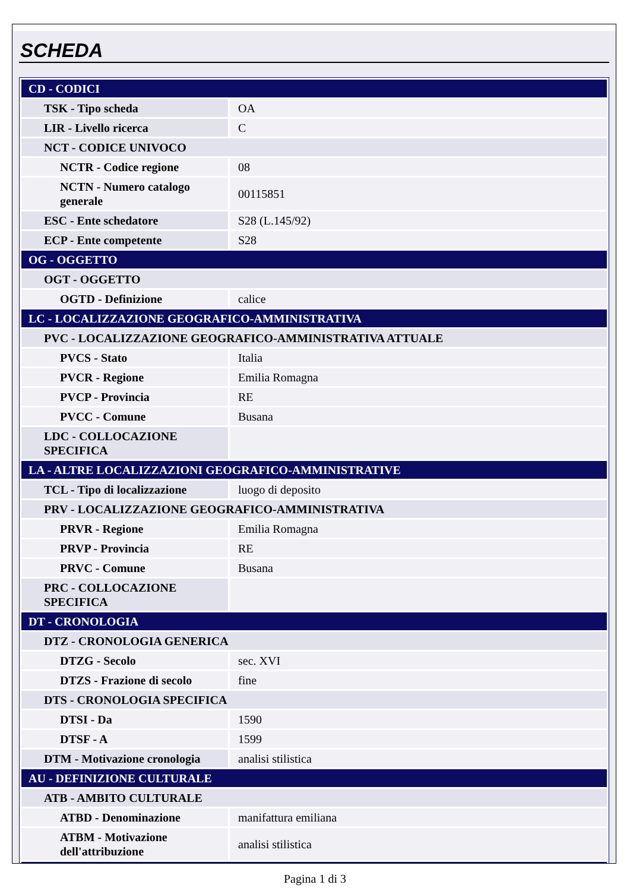SCHEDA
| CD - CODICI | |
| TSK - Tipo scheda | OA |
| LIR - Livello ricerca | C |
| NCT - CODICE UNIVOCO | |
| NCTR - Codice regione | 08 |
| NCTN - Numero catalogo generale | 00115851 |
| ESC - Ente schedatore | S28 (L.145/92) |
| ECP - Ente competente | S28 |
| OG - OGGETTO | |
| OGT - OGGETTO | |
| OGTD - Definizione | calice |
| LC - LOCALIZZAZIONE GEOGRAFICO-AMMINISTRATIVA | |
| PVC - LOCALIZZAZIONE GEOGRAFICO-AMMINISTRATIVA ATTUALE | |
| PVCS - Stato | Italia |
| PVCR - Regione | Emilia Romagna |
| PVCP - Provincia | RE |
| PVCC - Comune | Busana |
| LDC - COLLOCAZIONE SPECIFICA | |
| LA - ALTRE LOCALIZZAZIONI GEOGRAFICO-AMMINISTRATIVE | |
| TCL - Tipo di localizzazione | luogo di deposito |
| PRV - LOCALIZZAZIONE GEOGRAFICO-AMMINISTRATIVA | |
| PRVR - Regione | Emilia Romagna |
| PRVP - Provincia | RE |
| PRVC - Comune | Busana |
| PRC - COLLOCAZIONE SPECIFICA | |
| DT - CRONOLOGIA | |
| DTZ - CRONOLOGIA GENERICA | |
| DTZG - Secolo | sec. XVI |
| DTZS - Frazione di secolo | fine |
| DTS - CRONOLOGIA SPECIFICA | |
| DTSI - Da | 1590 |
| DTSF - A | 1599 |
| DTM - Motivazione cronologia | analisi stilistica |
| AU - DEFINIZIONE CULTURALE | |
| ATB - AMBITO CULTURALE | |
| ATBD - Denominazione | manifattura emiliana |
| ATBM - Motivazione dell'attribuzione | analisi stilistica |
Pagina 1 di 3